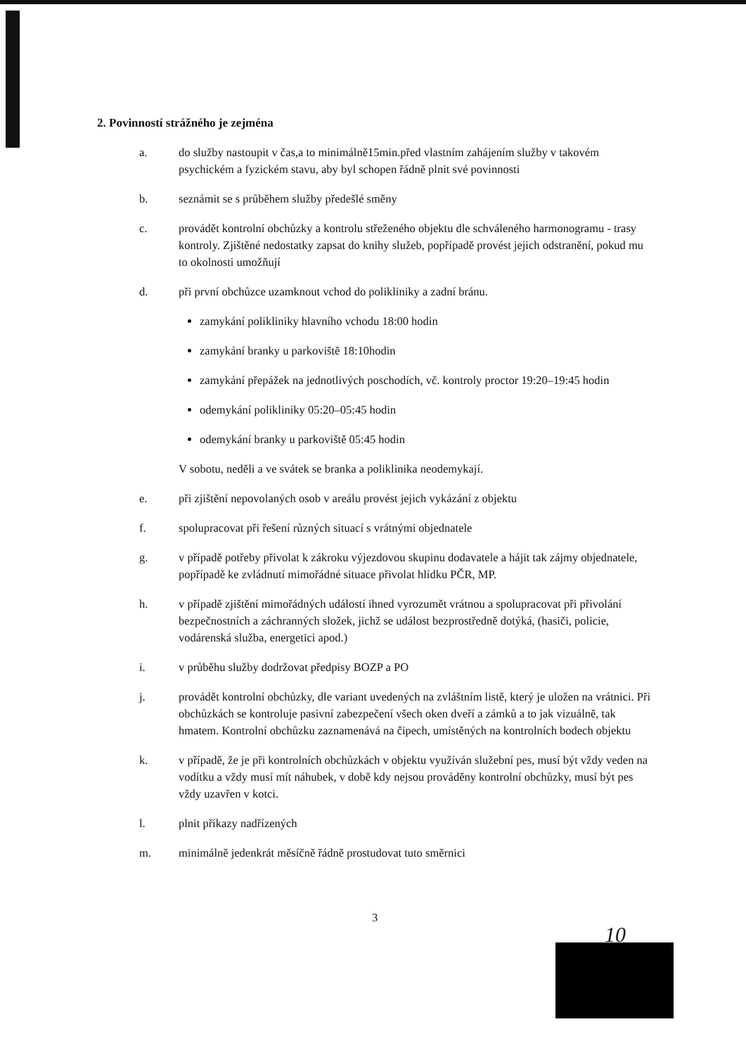2. Povinností strážného je zejména
a. do služby nastoupit v čas,a to minimálně15min.před vlastním zahájením služby v takovém psychickém a fyzickém stavu, aby byl schopen řádně plnit své povinnosti
b. seznámit se s průběhem služby předešlé směny
c. provádět kontrolní obchůzky a kontrolu střeženého objektu dle schváleného harmonogramu - trasy kontroly. Zjištěné nedostatky zapsat do knihy služeb, popřípadě provést jejich odstranění, pokud mu to okolnosti umožňují
d. při první obchůzce uzamknout vchod do polikliniky a zadní bránu.
zamykání polikliniky hlavního vchodu 18:00 hodin
zamykání branky u parkoviště 18:10hodin
zamykání přepážek na jednotlivých poschodích, vč. kontroly proctor 19:20–19:45 hodin
odemykání polikliniky 05:20–05:45 hodin
odemykání branky u parkoviště 05:45 hodin
V sobotu, neděli a ve svátek se branka a poliklinika neodemykají.
e. při zjištění nepovolaných osob v areálu provést jejich vykázání z objektu
f. spolupracovat při řešení různých situací s vrátnými objednatele
g. v případě potřeby přivolat k zákroku výjezdovou skupinu dodavatele a hájit tak zájmy objednatele, popřípadě ke zvládnutí mimořádné situace přivolat hlídku PČR, MP.
h. v případě zjištění mimořádných událostí ihned vyrozumět vrátnou a spolupracovat při přivolání bezpečnostních a záchranných složek, jichž se událost bezprostředně dotýká, (hasiči, policie, vodárenská služba, energetici apod.)
i. v průběhu služby dodržovat předpisy BOZP a PO
j. provádět kontrolní obchůzky, dle variant uvedených na zvláštním listě, který je uložen na vrátnici. Při obchůzkách se kontroluje pasivní zabezpečení všech oken dveří a zámků a to jak vizuálně, tak hmatem. Kontrolní obchůzku zaznamenává na čipech, umístěných na kontrolních bodech objektu
k. v případě, že je při kontrolních obchůzkách v objektu využíván služební pes, musí být vždy veden na vodítku a vždy musí mít náhubek, v době kdy nejsou prováděny kontrolní obchůzky, musí být pes vždy uzavřen v kotci.
l. plnit příkazy nadřízených
m. minimálně jedenkrát měsíčně řádně prostudovat tuto směrnici
3
10